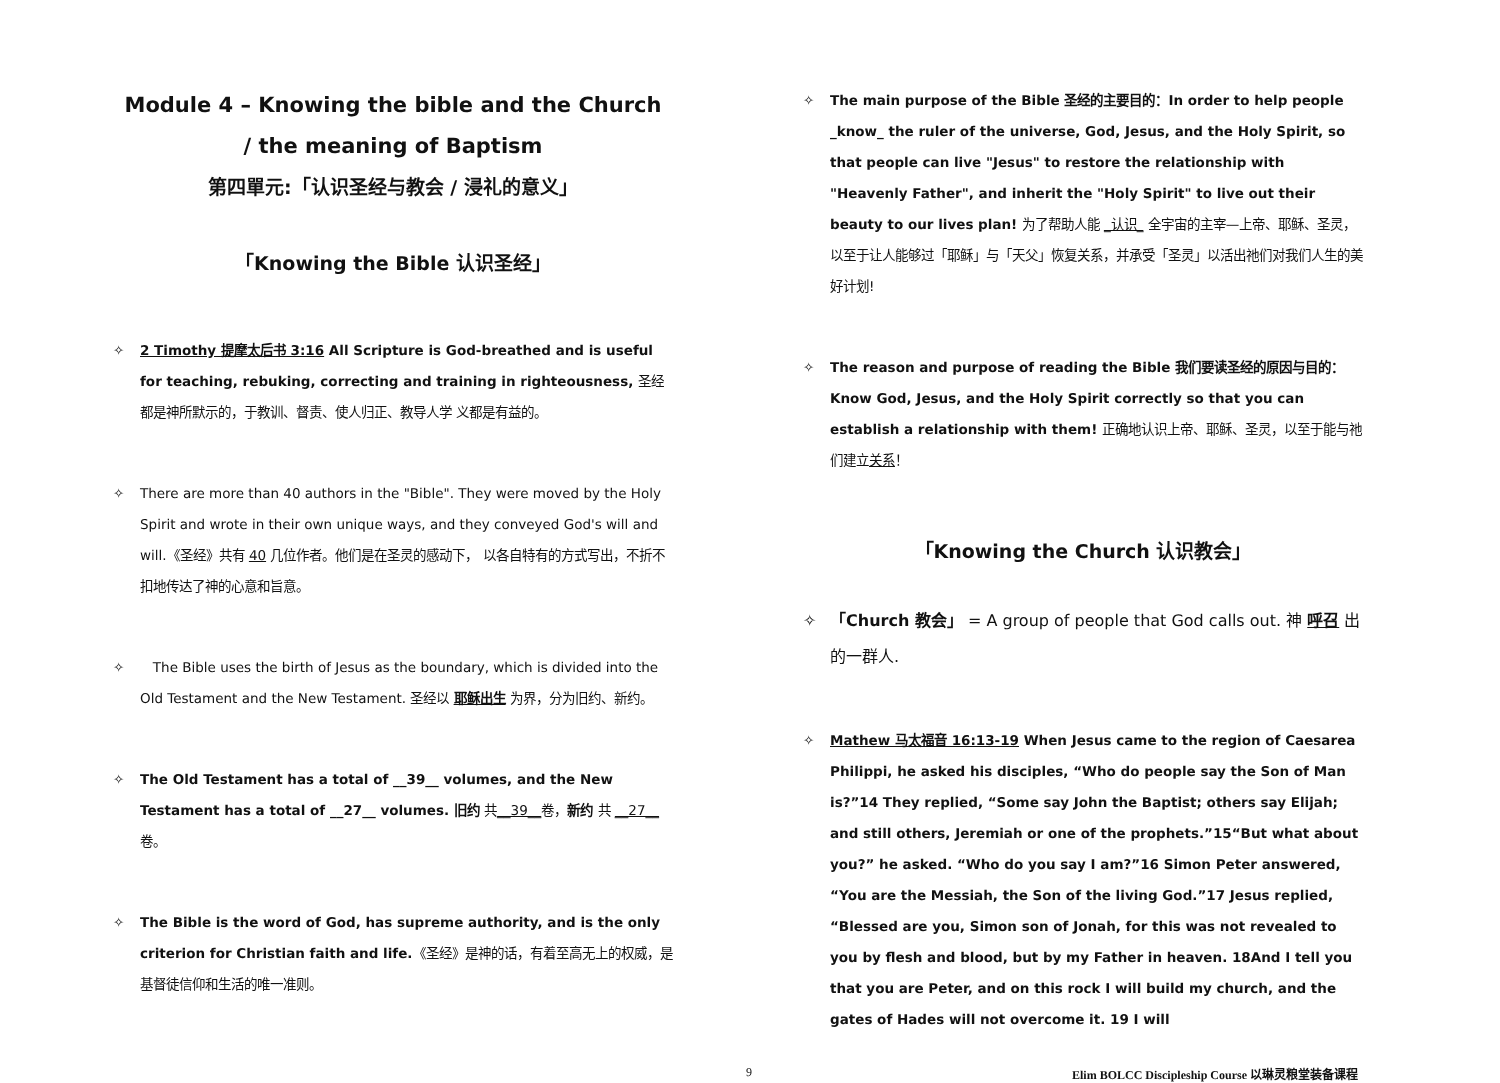Module 4 – Knowing the bible and the Church
/ the meaning of Baptism
第四單元:「认识圣经与教会 / 浸礼的意义」
「Knowing the Bible 认识圣经」
✧ 2 Timothy 提摩太后书 3:16 All Scripture is God-breathed and is useful for teaching, rebuking, correcting and training in righteousness, 圣经都是神所默示的，于教训、督责、使人归正、教导人学 义都是有益的。
✧ There are more than 40 authors in the "Bible". They were moved by the Holy Spirit and wrote in their own unique ways, and they conveyed God's will and will.《圣经》共有 40 几位作者。他们是在圣灵的感动下， 以各自特有的方式写出，不折不扣地传达了神的心意和旨意。
✧ The Bible uses the birth of Jesus as the boundary, which is divided into the Old Testament and the New Testament. 圣经以 耶稣出生 为界，分为旧约、新约。
✧ The Old Testament has a total of __39__ volumes, and the New Testament has a total of __27__ volumes. 旧约 共__39__卷，新约 共 __27__卷。
✧ The Bible is the word of God, has supreme authority, and is the only criterion for Christian faith and life.《圣经》是神的话，有着至高无上的权威，是基督徒信仰和生活的唯一准则。
✧ The main purpose of the Bible 圣经的主要目的：In order to help people _know_ the ruler of the universe, God, Jesus, and the Holy Spirit, so that people can live "Jesus" to restore the relationship with "Heavenly Father", and inherit the "Holy Spirit" to live out their beauty to our lives plan! 为了帮助人能 _认识_ 全宇宙的主宰—上帝、耶稣、圣灵，以至于让人能够过「耶稣」与「天父」恢复关系，并承受「圣灵」以活出祂们对我们人生的美好计划!
✧ The reason and purpose of reading the Bible 我们要读圣经的原因与目的：Know God, Jesus, and the Holy Spirit correctly so that you can establish a relationship with them! 正确地认识上帝、耶稣、圣灵，以至于能与祂们建立关系！
「Knowing the Church 认识教会」
✧ 「Church 教会」 = A group of people that God calls out. 神 呼召 出的一群人.
✧ Mathew 马太福音 16:13-19 When Jesus came to the region of Caesarea Philippi, he asked his disciples, “Who do people say the Son of Man is?”14 They replied, “Some say John the Baptist; others say Elijah; and still others, Jeremiah or one of the prophets.”15“But what about you?” he asked. “Who do you say I am?”16 Simon Peter answered, “You are the Messiah, the Son of the living God.”17 Jesus replied, “Blessed are you, Simon son of Jonah, for this was not revealed to you by flesh and blood, but by my Father in heaven. 18And I tell you that you are Peter, and on this rock I will build my church, and the gates of Hades will not overcome it. 19 I will
9 Elim BOLCC Discipleship Course 以琳灵粮堂装备课程